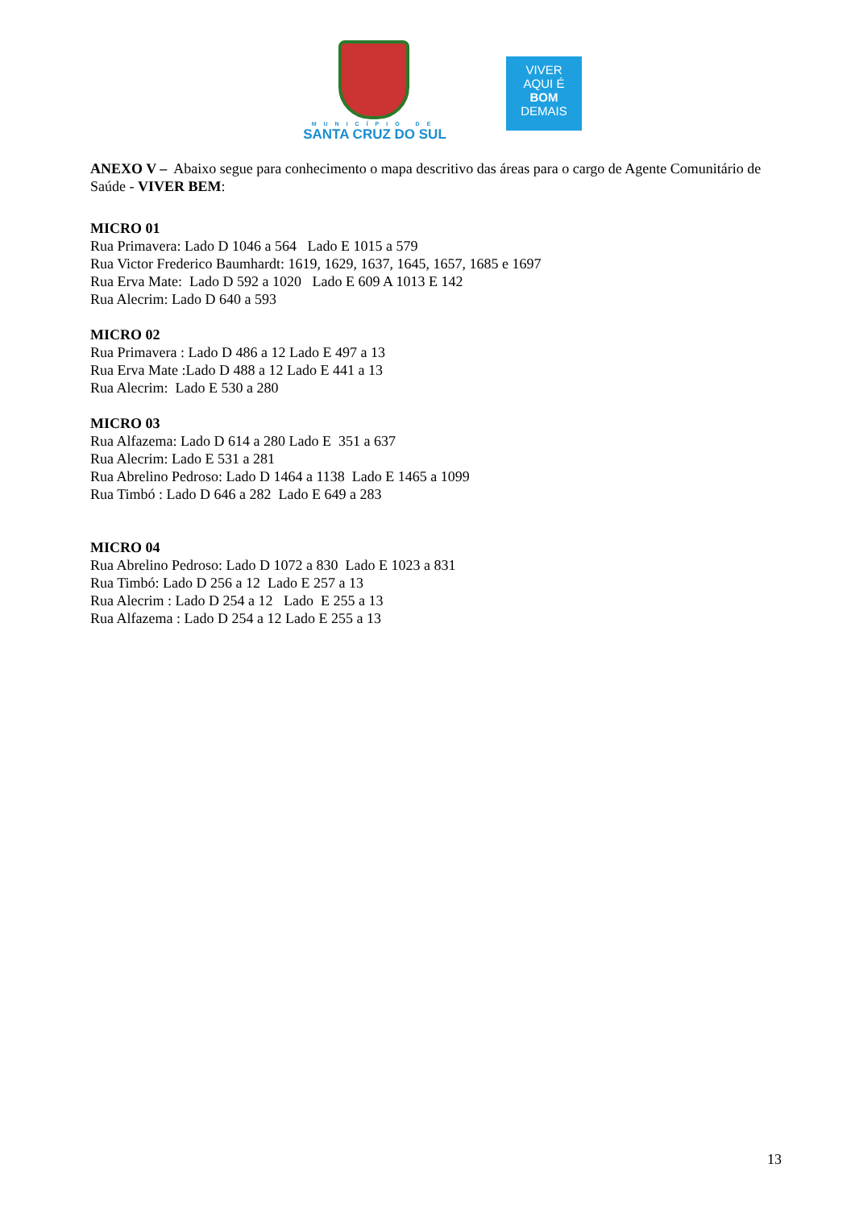MUNICÍPIO DE
SANTA CRUZ DO SUL
VIVER
AQUI É
BOM
DEMAIS
ANEXO V – Abaixo segue para conhecimento o mapa descritivo das áreas para o cargo de Agente Comunitário de Saúde - VIVER BEM:
MICRO 01
Rua Primavera: Lado D 1046 a 564 Lado E 1015 a 579
Rua Victor Frederico Baumhardt: 1619, 1629, 1637, 1645, 1657, 1685 e 1697
Rua Erva Mate: Lado D 592 a 1020 Lado E 609 A 1013 E 142
Rua Alecrim: Lado D 640 a 593
MICRO 02
Rua Primavera : Lado D 486 a 12 Lado E 497 a 13
Rua Erva Mate :Lado D 488 a 12 Lado E 441 a 13
Rua Alecrim: Lado E 530 a 280
MICRO 03
Rua Alfazema: Lado D 614 a 280 Lado E 351 a 637
Rua Alecrim: Lado E 531 a 281
Rua Abrelino Pedroso: Lado D 1464 a 1138 Lado E 1465 a 1099
Rua Timbó : Lado D 646 a 282 Lado E 649 a 283
MICRO 04
Rua Abrelino Pedroso: Lado D 1072 a 830 Lado E 1023 a 831
Rua Timbó: Lado D 256 a 12 Lado E 257 a 13
Rua Alecrim : Lado D 254 a 12 Lado E 255 a 13
Rua Alfazema : Lado D 254 a 12 Lado E 255 a 13
13